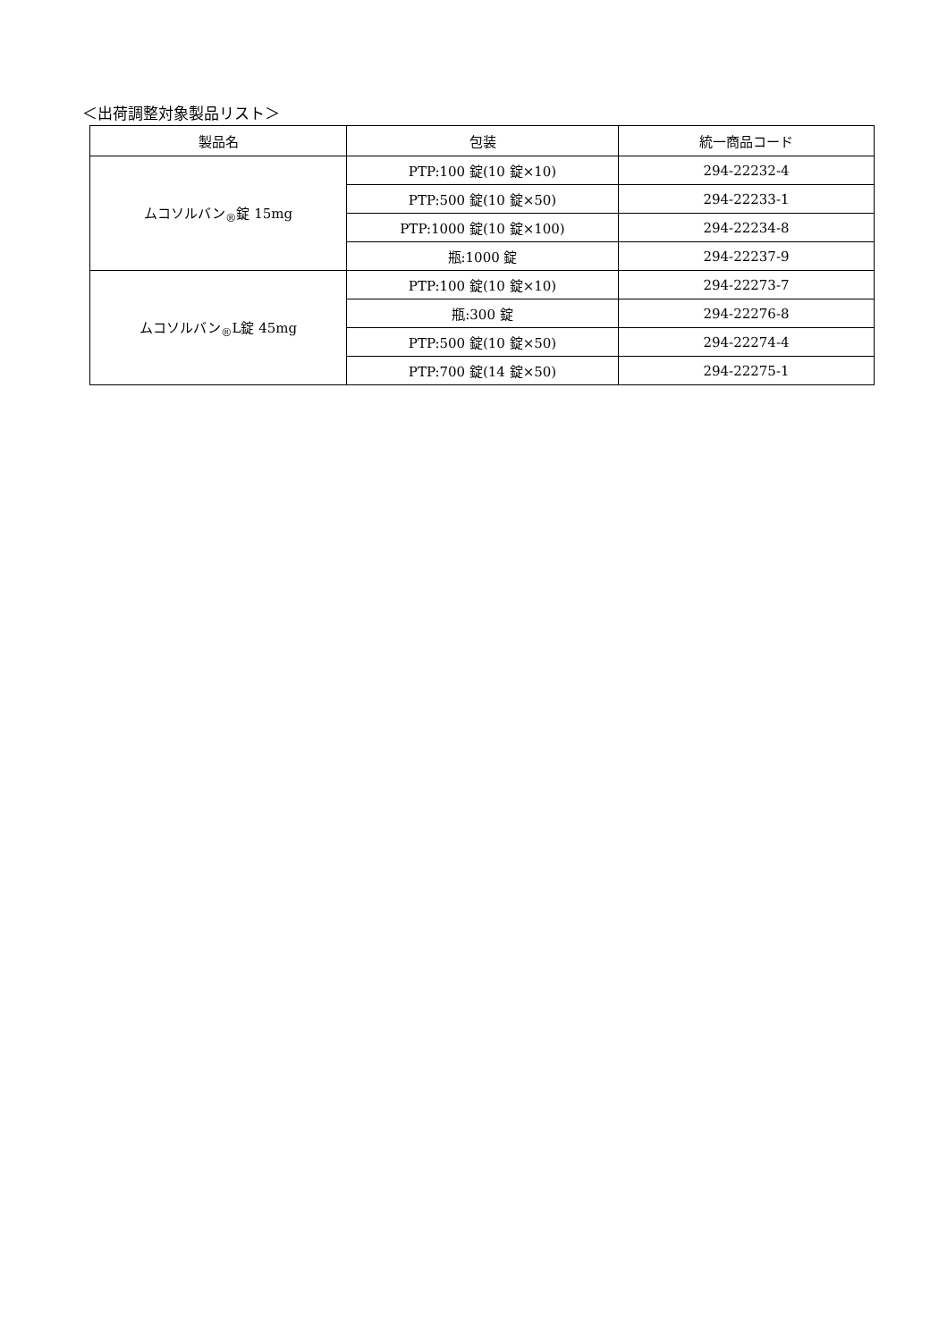＜出荷調整対象製品リスト＞
| 製品名 | 包装 | 統一商品コード |
| --- | --- | --- |
| ムコソルバン<sub>®</sub>錠 15mg | PTP:100 錠(10 錠×10) | 294-22232-4 |
| | PTP:500 錠(10 錠×50) | 294-22233-1 |
| | PTP:1000 錠(10 錠×100) | 294-22234-8 |
| | 瓶:1000 錠 | 294-22237-9 |
| ムコソルバン<sub>®</sub>L錠 45mg | PTP:100 錠(10 錠×10) | 294-22273-7 |
| | 瓶:300 錠 | 294-22276-8 |
| | PTP:500 錠(10 錠×50) | 294-22274-4 |
| | PTP:700 錠(14 錠×50) | 294-22275-1 |